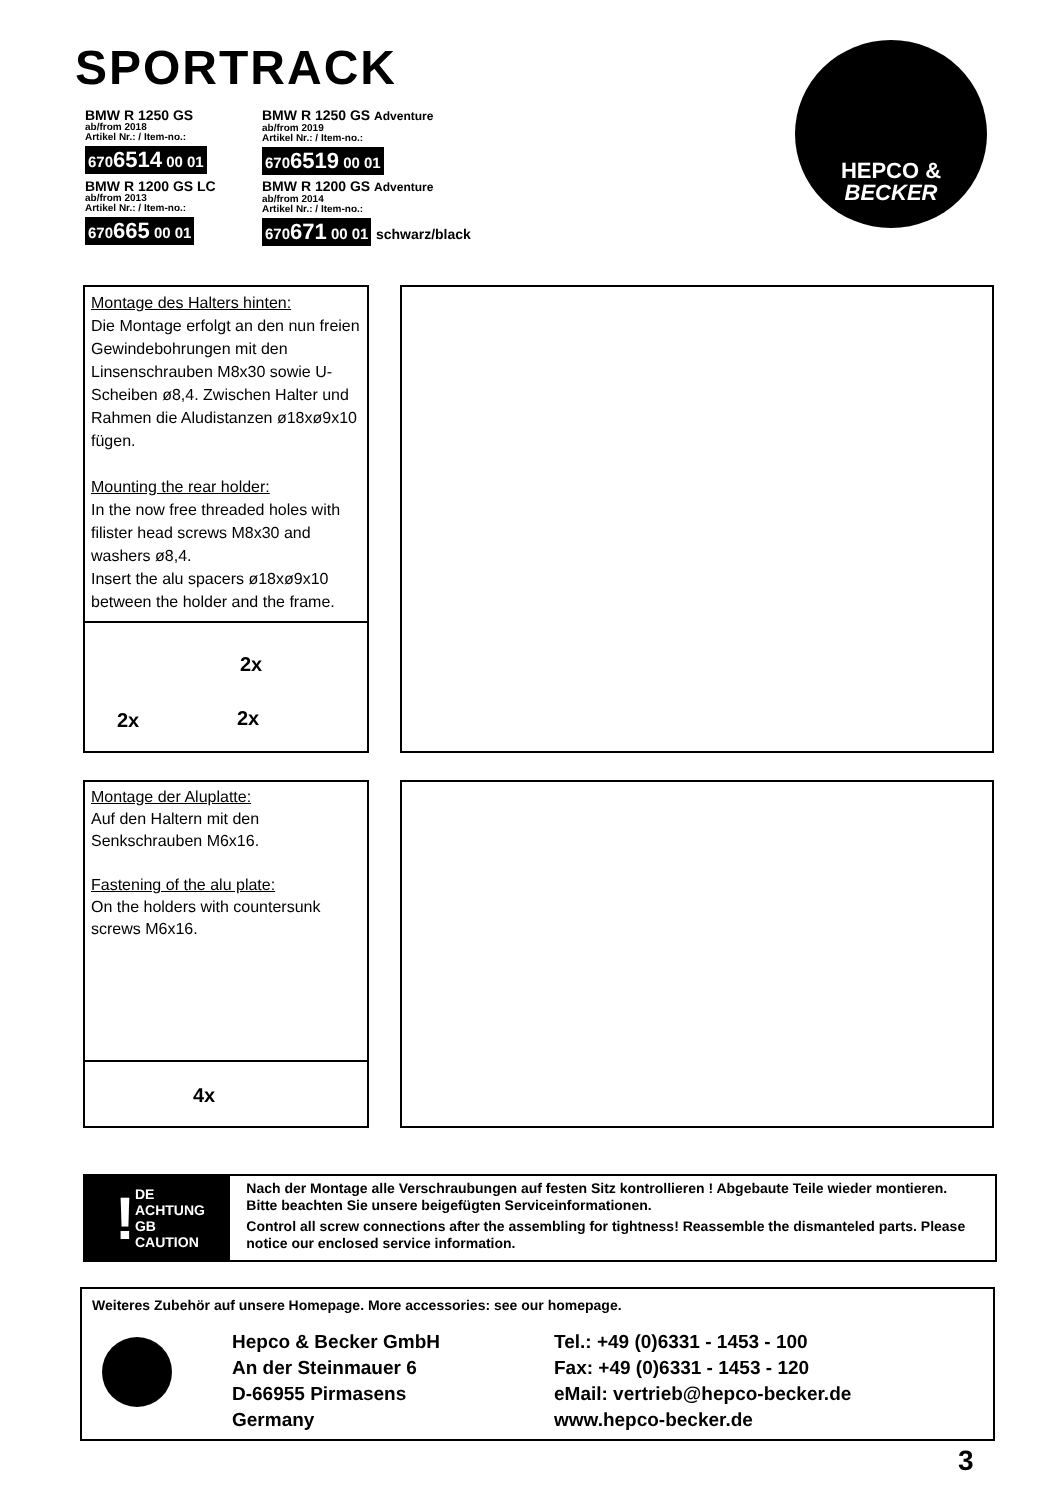SPORTRACK
HEPCO &
BECKER
BMW R 1250 GS
ab/from 2018
Artikel Nr.: / Item-no.:
6706514 00 01
BMW R 1250 GS Adventure
ab/from 2019
Artikel Nr.: / Item-no.:
6706519 00 01
BMW R 1200 GS LC
ab/from 2013
Artikel Nr.: / Item-no.:
670665 00 01
BMW R 1200 GS Adventure
ab/from 2014
Artikel Nr.: / Item-no.:
670671 00 01
schwarz/black
Montage des Halters hinten:
Die Montage erfolgt an den nun freien Gewindebohrungen mit den Linsenschrauben M8x30 sowie U- Scheiben ø8,4. Zwischen Halter und Rahmen die Aludistanzen ø18xø9x10 fügen.
Mounting the rear holder:
In the now free threaded holes with filister head screws M8x30 and washers ø8,4.
Insert the alu spacers ø18xø9x10 between the holder and the frame.
2x
2x 2x
Montage der Aluplatte:
Auf den Haltern mit den Senkschrauben M6x16.
Fastening of the alu plate:
On the holders with countersunk screws M6x16.
4x
! DE ACHTUNG
GB CAUTION
Nach der Montage alle Verschraubungen auf festen Sitz kontrollieren ! Abgebaute Teile wieder montieren. Bitte beachten Sie unsere beigefügten Serviceinformationen.
Control all screw connections after the assembling for tightness! Reassemble the dismanteled parts. Please notice our enclosed service information.
Weiteres Zubehör auf unsere Homepage. More accessories: see our homepage.
Hepco & Becker GmbH
An der Steinmauer 6
D-66955 Pirmasens
Germany
Tel.: +49 (0)6331 - 1453 - 100
Fax: +49 (0)6331 - 1453 - 120
eMail: vertrieb@hepco-becker.de
www.hepco-becker.de
3